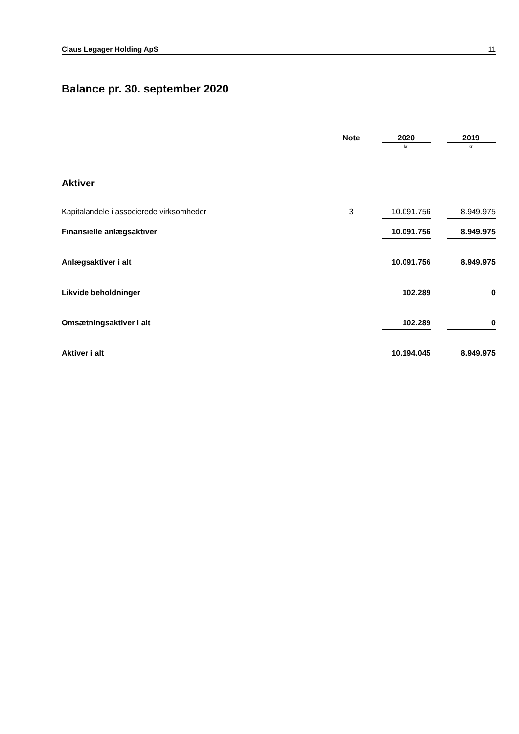Claus Løgager Holding ApS 11
Balance pr. 30. september 2020
| | Note | | 2020 | | 2019 |
| --- | --- | --- | --- | --- | --- |
| | | | kr. | | kr. |
| Aktiver | | | | | |
| Kapitalandele i associerede virksomheder | 3 | | 10.091.756 | | 8.949.975 |
| Finansielle anlægsaktiver | | | 10.091.756 | | 8.949.975 |
| Anlægsaktiver i alt | | | 10.091.756 | | 8.949.975 |
| Likvide beholdninger | | | 102.289 | | 0 |
| Omsætningsaktiver i alt | | | 102.289 | | 0 |
| Aktiver i alt | | | 10.194.045 | | 8.949.975 |